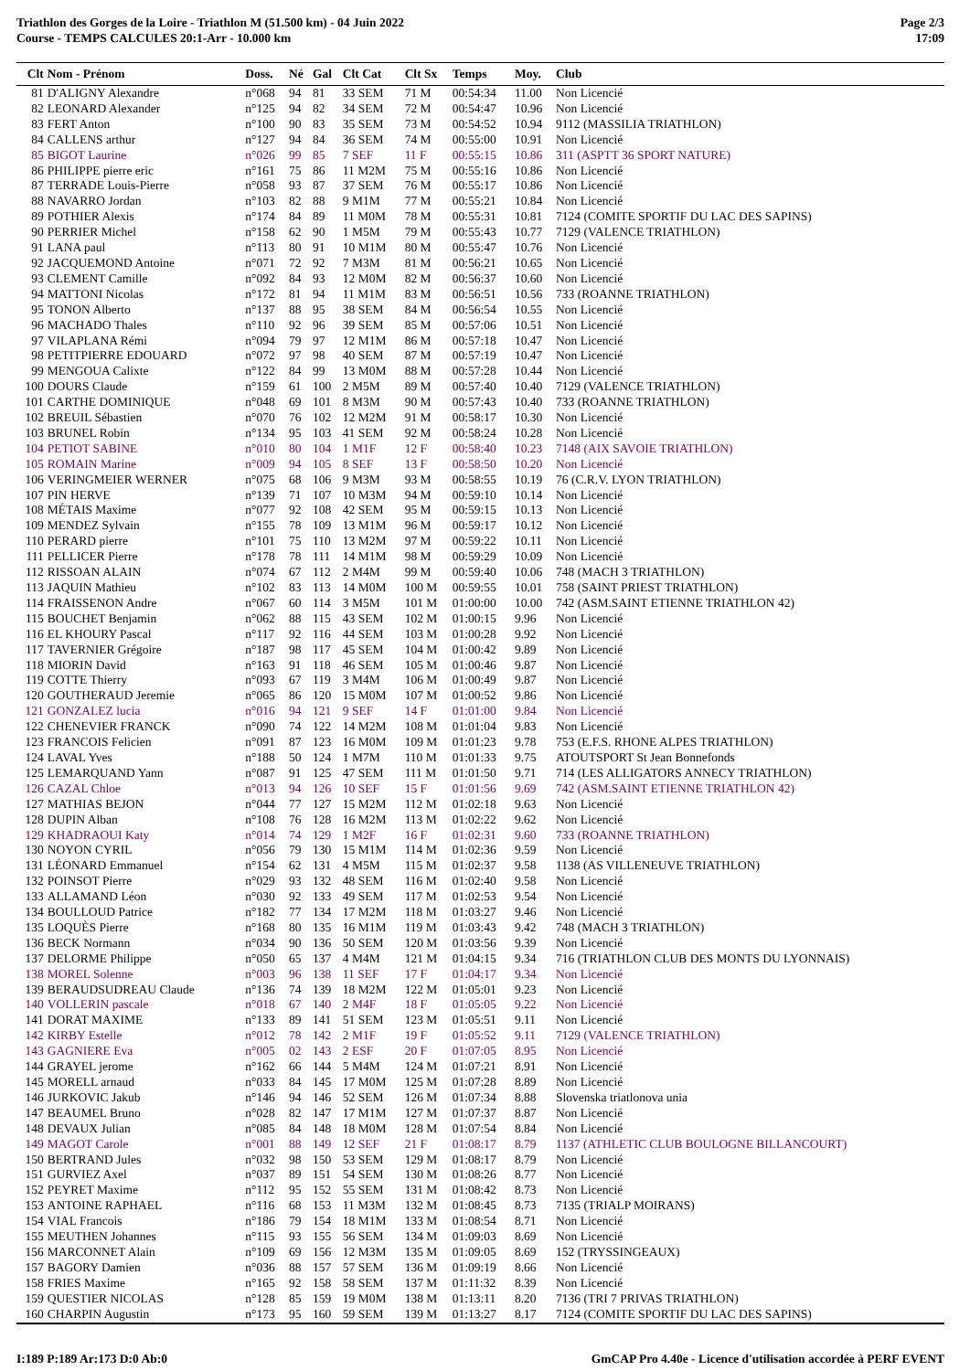Triathlon des Gorges de la Loire - Triathlon M (51.500 km) - 04 Juin 2022
Course - TEMPS CALCULES 20:1-Arr - 10.000 km
Page 2/3
17:09
| Clt | Nom - Prénom | Doss. | Né | Gal | Clt Cat | Clt Sx | Temps | Moy. | Club |
| --- | --- | --- | --- | --- | --- | --- | --- | --- | --- |
| 81 | D'ALIGNY Alexandre | n°068 | 94 | 81 | 33 SEM | 71 M | 00:54:34 | 11.00 | Non Licencié |
| 82 | LEONARD Alexander | n°125 | 94 | 82 | 34 SEM | 72 M | 00:54:47 | 10.96 | Non Licencié |
| 83 | FERT Anton | n°100 | 90 | 83 | 35 SEM | 73 M | 00:54:52 | 10.94 | 9112 (MASSILIA TRIATHLON) |
| 84 | CALLENS arthur | n°127 | 94 | 84 | 36 SEM | 74 M | 00:55:00 | 10.91 | Non Licencié |
| 85 | BIGOT Laurine | n°026 | 99 | 85 | 7 SEF | 11 F | 00:55:15 | 10.86 | 311 (ASPTT 36 SPORT NATURE) |
| 86 | PHILIPPE pierre eric | n°161 | 75 | 86 | 11 M2M | 75 M | 00:55:16 | 10.86 | Non Licencié |
| 87 | TERRADE Louis-Pierre | n°058 | 93 | 87 | 37 SEM | 76 M | 00:55:17 | 10.86 | Non Licencié |
| 88 | NAVARRO Jordan | n°103 | 82 | 88 | 9 M1M | 77 M | 00:55:21 | 10.84 | Non Licencié |
| 89 | POTHIER Alexis | n°174 | 84 | 89 | 11 M0M | 78 M | 00:55:31 | 10.81 | 7124 (COMITE SPORTIF DU LAC DES SAPINS) |
| 90 | PERRIER Michel | n°158 | 62 | 90 | 1 M5M | 79 M | 00:55:43 | 10.77 | 7129 (VALENCE TRIATHLON) |
| 91 | LANA paul | n°113 | 80 | 91 | 10 M1M | 80 M | 00:55:47 | 10.76 | Non Licencié |
| 92 | JACQUEMOND Antoine | n°071 | 72 | 92 | 7 M3M | 81 M | 00:56:21 | 10.65 | Non Licencié |
| 93 | CLEMENT Camille | n°092 | 84 | 93 | 12 M0M | 82 M | 00:56:37 | 10.60 | Non Licencié |
| 94 | MATTONI Nicolas | n°172 | 81 | 94 | 11 M1M | 83 M | 00:56:51 | 10.56 | 733 (ROANNE TRIATHLON) |
| 95 | TONON Alberto | n°137 | 88 | 95 | 38 SEM | 84 M | 00:56:54 | 10.55 | Non Licencié |
| 96 | MACHADO Thales | n°110 | 92 | 96 | 39 SEM | 85 M | 00:57:06 | 10.51 | Non Licencié |
| 97 | VILAPLANA Rémi | n°094 | 79 | 97 | 12 M1M | 86 M | 00:57:18 | 10.47 | Non Licencié |
| 98 | PETITPIERRE EDOUARD | n°072 | 97 | 98 | 40 SEM | 87 M | 00:57:19 | 10.47 | Non Licencié |
| 99 | MENGOUA Calixte | n°122 | 84 | 99 | 13 M0M | 88 M | 00:57:28 | 10.44 | Non Licencié |
| 100 | DOURS Claude | n°159 | 61 | 100 | 2 M5M | 89 M | 00:57:40 | 10.40 | 7129 (VALENCE TRIATHLON) |
| 101 | CARTHE DOMINIQUE | n°048 | 69 | 101 | 8 M3M | 90 M | 00:57:43 | 10.40 | 733 (ROANNE TRIATHLON) |
| 102 | BREUIL Sébastien | n°070 | 76 | 102 | 12 M2M | 91 M | 00:58:17 | 10.30 | Non Licencié |
| 103 | BRUNEL Robin | n°134 | 95 | 103 | 41 SEM | 92 M | 00:58:24 | 10.28 | Non Licencié |
| 104 | PETIOT SABINE | n°010 | 80 | 104 | 1 M1F | 12 F | 00:58:40 | 10.23 | 7148 (AIX SAVOIE TRIATHLON) |
| 105 | ROMAIN Marine | n°009 | 94 | 105 | 8 SEF | 13 F | 00:58:50 | 10.20 | Non Licencié |
| 106 | VERINGMEIER WERNER | n°075 | 68 | 106 | 9 M3M | 93 M | 00:58:55 | 10.19 | 76 (C.R.V. LYON TRIATHLON) |
| 107 | PIN HERVE | n°139 | 71 | 107 | 10 M3M | 94 M | 00:59:10 | 10.14 | Non Licencié |
| 108 | MÉTAIS Maxime | n°077 | 92 | 108 | 42 SEM | 95 M | 00:59:15 | 10.13 | Non Licencié |
| 109 | MENDEZ Sylvain | n°155 | 78 | 109 | 13 M1M | 96 M | 00:59:17 | 10.12 | Non Licencié |
| 110 | PERARD pierre | n°101 | 75 | 110 | 13 M2M | 97 M | 00:59:22 | 10.11 | Non Licencié |
| 111 | PELLICER Pierre | n°178 | 78 | 111 | 14 M1M | 98 M | 00:59:29 | 10.09 | Non Licencié |
| 112 | RISSOAN ALAIN | n°074 | 67 | 112 | 2 M4M | 99 M | 00:59:40 | 10.06 | 748 (MACH 3 TRIATHLON) |
| 113 | JAQUIN Mathieu | n°102 | 83 | 113 | 14 M0M | 100 M | 00:59:55 | 10.01 | 758 (SAINT PRIEST TRIATHLON) |
| 114 | FRAISSENON Andre | n°067 | 60 | 114 | 3 M5M | 101 M | 01:00:00 | 10.00 | 742 (ASM.SAINT ETIENNE TRIATHLON 42) |
| 115 | BOUCHET Benjamin | n°062 | 88 | 115 | 43 SEM | 102 M | 01:00:15 | 9.96 | Non Licencié |
| 116 | EL KHOURY Pascal | n°117 | 92 | 116 | 44 SEM | 103 M | 01:00:28 | 9.92 | Non Licencié |
| 117 | TAVERNIER Grégoire | n°187 | 98 | 117 | 45 SEM | 104 M | 01:00:42 | 9.89 | Non Licencié |
| 118 | MIORIN David | n°163 | 91 | 118 | 46 SEM | 105 M | 01:00:46 | 9.87 | Non Licencié |
| 119 | COTTE Thierry | n°093 | 67 | 119 | 3 M4M | 106 M | 01:00:49 | 9.87 | Non Licencié |
| 120 | GOUTHERAUD Jeremie | n°065 | 86 | 120 | 15 M0M | 107 M | 01:00:52 | 9.86 | Non Licencié |
| 121 | GONZALEZ lucia | n°016 | 94 | 121 | 9 SEF | 14 F | 01:01:00 | 9.84 | Non Licencié |
| 122 | CHENEVIER FRANCK | n°090 | 74 | 122 | 14 M2M | 108 M | 01:01:04 | 9.83 | Non Licencié |
| 123 | FRANCOIS Felicien | n°091 | 87 | 123 | 16 M0M | 109 M | 01:01:23 | 9.78 | 753 (E.F.S. RHONE ALPES TRIATHLON) |
| 124 | LAVAL Yves | n°188 | 50 | 124 | 1 M7M | 110 M | 01:01:33 | 9.75 | ATOUTSPORT St Jean Bonnefonds |
| 125 | LEMARQUAND Yann | n°087 | 91 | 125 | 47 SEM | 111 M | 01:01:50 | 9.71 | 714 (LES ALLIGATORS ANNECY TRIATHLON) |
| 126 | CAZAL Chloe | n°013 | 94 | 126 | 10 SEF | 15 F | 01:01:56 | 9.69 | 742 (ASM.SAINT ETIENNE TRIATHLON 42) |
| 127 | MATHIAS BEJON | n°044 | 77 | 127 | 15 M2M | 112 M | 01:02:18 | 9.63 | Non Licencié |
| 128 | DUPIN Alban | n°108 | 76 | 128 | 16 M2M | 113 M | 01:02:22 | 9.62 | Non Licencié |
| 129 | KHADRAOUI Katy | n°014 | 74 | 129 | 1 M2F | 16 F | 01:02:31 | 9.60 | 733 (ROANNE TRIATHLON) |
| 130 | NOYON CYRIL | n°056 | 79 | 130 | 15 M1M | 114 M | 01:02:36 | 9.59 | Non Licencié |
| 131 | LÉONARD Emmanuel | n°154 | 62 | 131 | 4 M5M | 115 M | 01:02:37 | 9.58 | 1138 (AS VILLENEUVE TRIATHLON) |
| 132 | POINSOT Pierre | n°029 | 93 | 132 | 48 SEM | 116 M | 01:02:40 | 9.58 | Non Licencié |
| 133 | ALLAMAND Léon | n°030 | 92 | 133 | 49 SEM | 117 M | 01:02:53 | 9.54 | Non Licencié |
| 134 | BOULLOUD Patrice | n°182 | 77 | 134 | 17 M2M | 118 M | 01:03:27 | 9.46 | Non Licencié |
| 135 | LOQUÈS Pierre | n°168 | 80 | 135 | 16 M1M | 119 M | 01:03:43 | 9.42 | 748 (MACH 3 TRIATHLON) |
| 136 | BECK Normann | n°034 | 90 | 136 | 50 SEM | 120 M | 01:03:56 | 9.39 | Non Licencié |
| 137 | DELORME Philippe | n°050 | 65 | 137 | 4 M4M | 121 M | 01:04:15 | 9.34 | 716 (TRIATHLON CLUB DES MONTS DU LYONNAIS) |
| 138 | MOREL Solenne | n°003 | 96 | 138 | 11 SEF | 17 F | 01:04:17 | 9.34 | Non Licencié |
| 139 | BERAUDSUDREAU Claude | n°136 | 74 | 139 | 18 M2M | 122 M | 01:05:01 | 9.23 | Non Licencié |
| 140 | VOLLERIN pascale | n°018 | 67 | 140 | 2 M4F | 18 F | 01:05:05 | 9.22 | Non Licencié |
| 141 | DORAT MAXIME | n°133 | 89 | 141 | 51 SEM | 123 M | 01:05:51 | 9.11 | Non Licencié |
| 142 | KIRBY Estelle | n°012 | 78 | 142 | 2 M1F | 19 F | 01:05:52 | 9.11 | 7129 (VALENCE TRIATHLON) |
| 143 | GAGNIERE Eva | n°005 | 02 | 143 | 2 ESF | 20 F | 01:07:05 | 8.95 | Non Licencié |
| 144 | GRAYEL jerome | n°162 | 66 | 144 | 5 M4M | 124 M | 01:07:21 | 8.91 | Non Licencié |
| 145 | MORELL arnaud | n°033 | 84 | 145 | 17 M0M | 125 M | 01:07:28 | 8.89 | Non Licencié |
| 146 | JURKOVIC Jakub | n°146 | 94 | 146 | 52 SEM | 126 M | 01:07:34 | 8.88 | Slovenska triatlonova unia |
| 147 | BEAUMEL Bruno | n°028 | 82 | 147 | 17 M1M | 127 M | 01:07:37 | 8.87 | Non Licencié |
| 148 | DEVAUX Julian | n°085 | 84 | 148 | 18 M0M | 128 M | 01:07:54 | 8.84 | Non Licencié |
| 149 | MAGOT Carole | n°001 | 88 | 149 | 12 SEF | 21 F | 01:08:17 | 8.79 | 1137 (ATHLETIC CLUB BOULOGNE BILLANCOURT) |
| 150 | BERTRAND Jules | n°032 | 98 | 150 | 53 SEM | 129 M | 01:08:17 | 8.79 | Non Licencié |
| 151 | GURVIEZ Axel | n°037 | 89 | 151 | 54 SEM | 130 M | 01:08:26 | 8.77 | Non Licencié |
| 152 | PEYRET Maxime | n°112 | 95 | 152 | 55 SEM | 131 M | 01:08:42 | 8.73 | Non Licencié |
| 153 | ANTOINE RAPHAEL | n°116 | 68 | 153 | 11 M3M | 132 M | 01:08:45 | 8.73 | 7135 (TRIALP MOIRANS) |
| 154 | VIAL Francois | n°186 | 79 | 154 | 18 M1M | 133 M | 01:08:54 | 8.71 | Non Licencié |
| 155 | MEUTHEN Johannes | n°115 | 93 | 155 | 56 SEM | 134 M | 01:09:03 | 8.69 | Non Licencié |
| 156 | MARCONNET Alain | n°109 | 69 | 156 | 12 M3M | 135 M | 01:09:05 | 8.69 | 152 (TRYSSINGEAUX) |
| 157 | BAGORY Damien | n°036 | 88 | 157 | 57 SEM | 136 M | 01:09:19 | 8.66 | Non Licencié |
| 158 | FRIES Maxime | n°165 | 92 | 158 | 58 SEM | 137 M | 01:11:32 | 8.39 | Non Licencié |
| 159 | QUESTIER NICOLAS | n°128 | 85 | 159 | 19 M0M | 138 M | 01:13:11 | 8.20 | 7136 (TRI 7 PRIVAS TRIATHLON) |
| 160 | CHARPIN Augustin | n°173 | 95 | 160 | 59 SEM | 139 M | 01:13:27 | 8.17 | 7124 (COMITE SPORTIF DU LAC DES SAPINS) |
I:189 P:189 Ar:173 D:0 Ab:0 GmCAP Pro 4.40e - Licence d'utilisation accordée à PERF EVENT